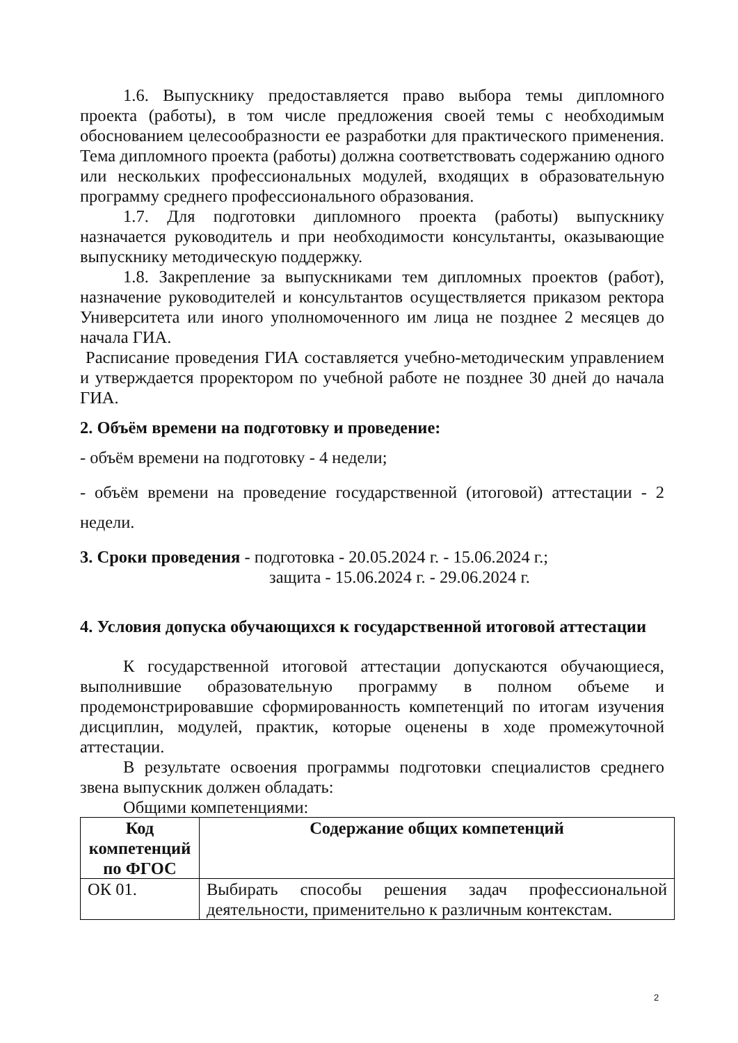1.6. Выпускнику предоставляется право выбора темы дипломного проекта (работы), в том числе предложения своей темы с необходимым обоснованием целесообразности ее разработки для практического применения. Тема дипломного проекта (работы) должна соответствовать содержанию одного или нескольких профессиональных модулей, входящих в образовательную программу среднего профессионального образования.
1.7. Для подготовки дипломного проекта (работы) выпускнику назначается руководитель и при необходимости консультанты, оказывающие выпускнику методическую поддержку.
1.8. Закрепление за выпускниками тем дипломных проектов (работ), назначение руководителей и консультантов осуществляется приказом ректора Университета или иного уполномоченного им лица не позднее 2 месяцев до начала ГИА.
Расписание проведения ГИА составляется учебно-методическим управлением и утверждается проректором по учебной работе не позднее 30 дней до начала ГИА.
2. Объём времени на подготовку и проведение:
- объём времени на подготовку - 4 недели;
- объём времени на проведение государственной (итоговой) аттестации - 2 недели.
3. Сроки проведения - подготовка - 20.05.2024 г. - 15.06.2024 г.;
защита - 15.06.2024 г. - 29.06.2024 г.
4. Условия допуска обучающихся к государственной итоговой аттестации
К государственной итоговой аттестации допускаются обучающиеся, выполнившие образовательную программу в полном объеме и продемонстрировавшие сформированность компетенций по итогам изучения дисциплин, модулей, практик, которые оценены в ходе промежуточной аттестации.
В результате освоения программы подготовки специалистов среднего звена выпускник должен обладать:
Общими компетенциями:
| Код компетенций по ФГОС | Содержание общих компетенций |
| --- | --- |
| ОК 01. | Выбирать способы решения задач профессиональной деятельности, применительно к различным контекстам. |
2